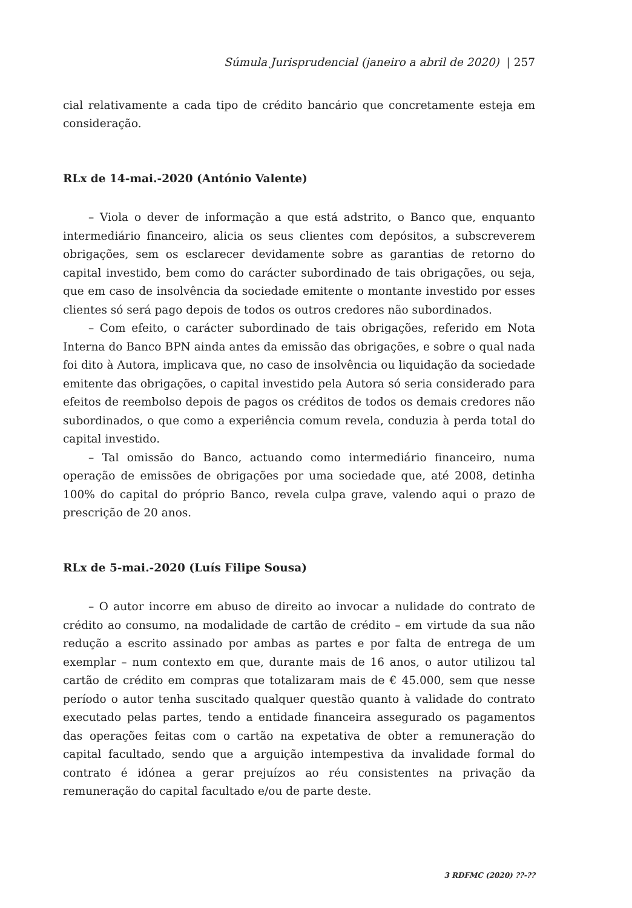Súmula Jurisprudencial (janeiro a abril de 2020) | 257
cial relativamente a cada tipo de crédito bancário que concretamente esteja em consideração.
RLx de 14-mai.-2020 (António Valente)
– Viola o dever de informação a que está adstrito, o Banco que, enquanto intermediário financeiro, alicia os seus clientes com depósitos, a subscreverem obrigações, sem os esclarecer devidamente sobre as garantias de retorno do capital investido, bem como do carácter subordinado de tais obrigações, ou seja, que em caso de insolvência da sociedade emitente o montante investido por esses clientes só será pago depois de todos os outros credores não subordinados.
– Com efeito, o carácter subordinado de tais obrigações, referido em Nota Interna do Banco BPN ainda antes da emissão das obrigações, e sobre o qual nada foi dito à Autora, implicava que, no caso de insolvência ou liquidação da sociedade emitente das obrigações, o capital investido pela Autora só seria considerado para efeitos de reembolso depois de pagos os créditos de todos os demais credores não subordinados, o que como a experiência comum revela, conduzia à perda total do capital investido.
– Tal omissão do Banco, actuando como intermediário financeiro, numa operação de emissões de obrigações por uma sociedade que, até 2008, detinha 100% do capital do próprio Banco, revela culpa grave, valendo aqui o prazo de prescrição de 20 anos.
RLx de 5-mai.-2020 (Luís Filipe Sousa)
– O autor incorre em abuso de direito ao invocar a nulidade do contrato de crédito ao consumo, na modalidade de cartão de crédito – em virtude da sua não redução a escrito assinado por ambas as partes e por falta de entrega de um exemplar – num contexto em que, durante mais de 16 anos, o autor utilizou tal cartão de crédito em compras que totalizaram mais de € 45.000, sem que nesse período o autor tenha suscitado qualquer questão quanto à validade do contrato executado pelas partes, tendo a entidade financeira assegurado os pagamentos das operações feitas com o cartão na expetativa de obter a remuneração do capital facultado, sendo que a arguição intempestiva da invalidade formal do contrato é idónea a gerar prejuízos ao réu consistentes na privação da remuneração do capital facultado e/ou de parte deste.
3 RDFMC (2020) ??-??